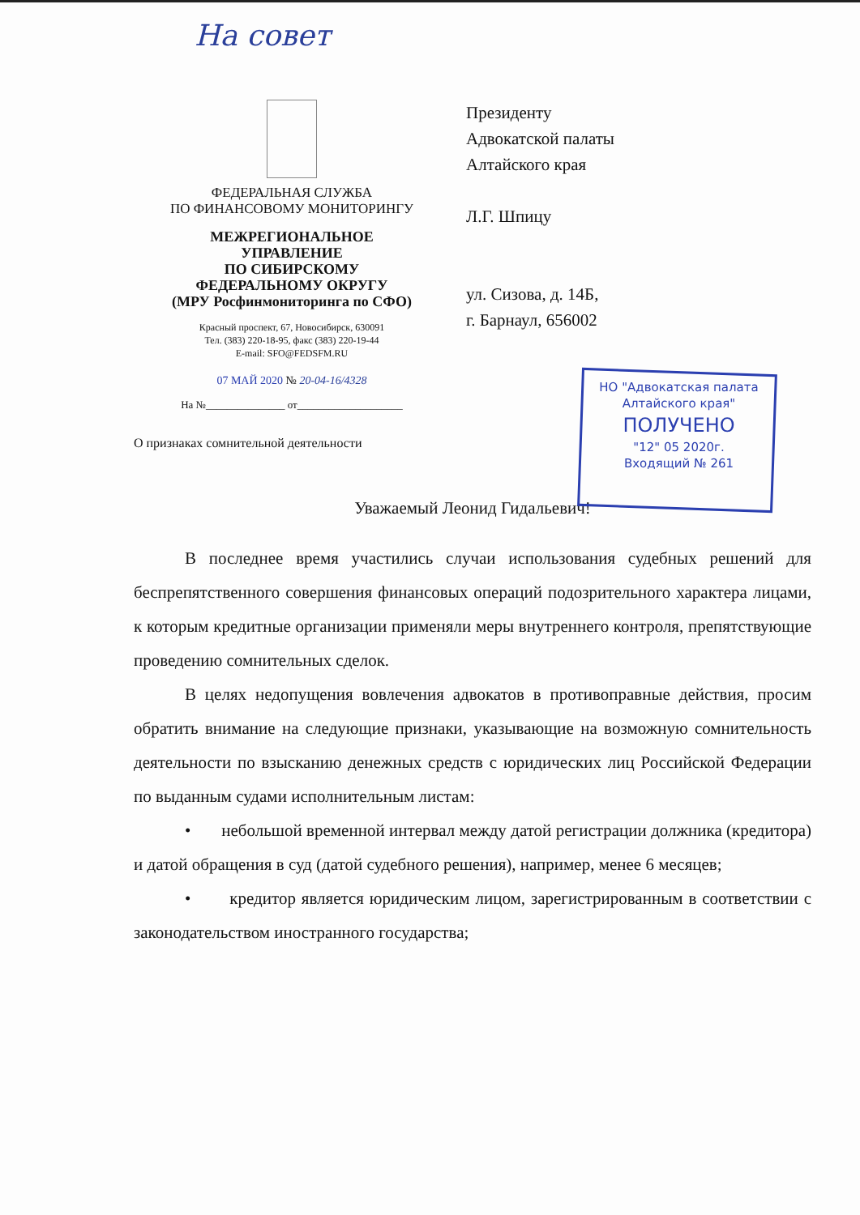На совет
ФЕДЕРАЛЬНАЯ СЛУЖБА
ПО ФИНАНСОВОМУ МОНИТОРИНГУ
МЕЖРЕГИОНАЛЬНОЕ
УПРАВЛЕНИЕ
ПО СИБИРСКОМУ
ФЕДЕРАЛЬНОМУ ОКРУГУ
(МРУ Росфинмониторинга по СФО)
Красный проспект, 67, Новосибирск, 630091
Тел. (383) 220-18-95, факс (383) 220-19-44
E-mail: SFO@FEDSFM.RU
07 МАЙ 2020 № 20-04-16/4328
На №_______________ от____________________
О признаках сомнительной деятельности
Президенту
Адвокатской палаты
Алтайского края
Л.Г. Шпицу
ул. Сизова, д. 14Б,
г. Барнаул, 656002
НО "Адвокатская палата
Алтайского края"
ПОЛУЧЕНО
"12" 05 2020г.
Входящий № 261
Уважаемый Леонид Гидальевич!
В последнее время участились случаи использования судебных решений для беспрепятственного совершения финансовых операций подозрительного характера лицами, к которым кредитные организации применяли меры внутреннего контроля, препятствующие проведению сомнительных сделок.
В целях недопущения вовлечения адвокатов в противоправные действия, просим обратить внимание на следующие признаки, указывающие на возможную сомнительность деятельности по взысканию денежных средств с юридических лиц Российской Федерации по выданным судами исполнительным листам:
• небольшой временной интервал между датой регистрации должника (кредитора) и датой обращения в суд (датой судебного решения), например, менее 6 месяцев;
• кредитор является юридическим лицом, зарегистрированным в соответствии с законодательством иностранного государства;